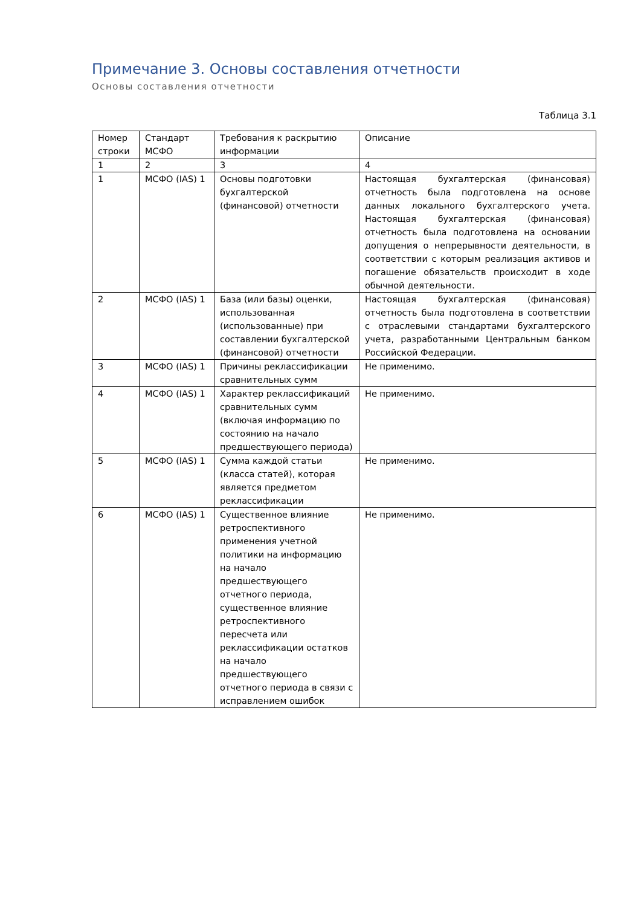Примечание 3. Основы составления отчетности
Основы составления отчетности
Таблица 3.1
| Номер строки | Стандарт МСФО | Требования к раскрытию информации | Описание |
| --- | --- | --- | --- |
| 1 | 2 | 3 | 4 |
| 1 | МСФО (IAS) 1 | Основы подготовки бухгалтерской (финансовой) отчетности | Настоящая бухгалтерская (финансовая) отчетность была подготовлена на основе данных локального бухгалтерского учета. Настоящая бухгалтерская (финансовая) отчетность была подготовлена на основании допущения о непрерывности деятельности, в соответствии с которым реализация активов и погашение обязательств происходит в ходе обычной деятельности. |
| 2 | МСФО (IAS) 1 | База (или базы) оценки, использованная (использованные) при составлении бухгалтерской (финансовой) отчетности | Настоящая бухгалтерская (финансовая) отчетность была подготовлена в соответствии с отраслевыми стандартами бухгалтерского учета, разработанными Центральным банком Российской Федерации. |
| 3 | МСФО (IAS) 1 | Причины реклассификации сравнительных сумм | Не применимо. |
| 4 | МСФО (IAS) 1 | Характер реклассификаций сравнительных сумм (включая информацию по состоянию на начало предшествующего периода) | Не применимо. |
| 5 | МСФО (IAS) 1 | Сумма каждой статьи (класса статей), которая является предметом реклассификации | Не применимо. |
| 6 | МСФО (IAS) 1 | Существенное влияние ретроспективного применения учетной политики на информацию на начало предшествующего отчетного периода, существенное влияние ретроспективного пересчета или реклассификации остатков на начало предшествующего отчетного периода в связи с исправлением ошибок | Не применимо. |